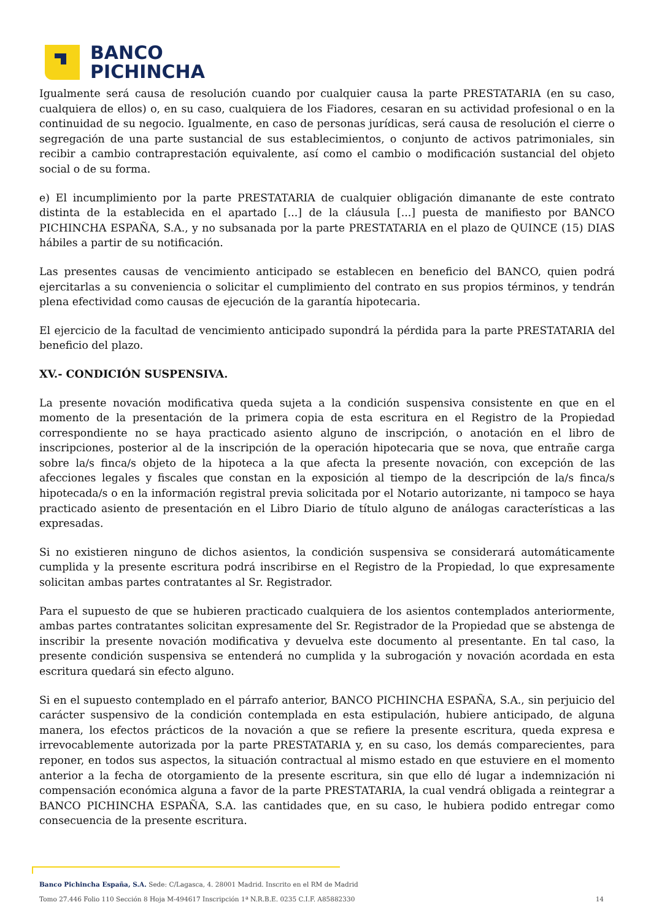BANCO
PICHINCHA
Igualmente será causa de resolución cuando por cualquier causa la parte PRESTATARIA (en su caso, cualquiera de ellos) o, en su caso, cualquiera de los Fiadores, cesaran en su actividad profesional o en la continuidad de su negocio. Igualmente, en caso de personas jurídicas, será causa de resolución el cierre o segregación de una parte sustancial de sus establecimientos, o conjunto de activos patrimoniales, sin recibir a cambio contraprestación equivalente, así como el cambio o modificación sustancial del objeto social o de su forma.
e) El incumplimiento por la parte PRESTATARIA de cualquier obligación dimanante de este contrato distinta de la establecida en el apartado [...] de la cláusula [...] puesta de manifiesto por BANCO PICHINCHA ESPAÑA, S.A., y no subsanada por la parte PRESTATARIA en el plazo de QUINCE (15) DIAS hábiles a partir de su notificación.
Las presentes causas de vencimiento anticipado se establecen en beneficio del BANCO, quien podrá ejercitarlas a su conveniencia o solicitar el cumplimiento del contrato en sus propios términos, y tendrán plena efectividad como causas de ejecución de la garantía hipotecaria.
El ejercicio de la facultad de vencimiento anticipado supondrá la pérdida para la parte PRESTATARIA del beneficio del plazo.
XV.- CONDICIÓN SUSPENSIVA.
La presente novación modificativa queda sujeta a la condición suspensiva consistente en que en el momento de la presentación de la primera copia de esta escritura en el Registro de la Propiedad correspondiente no se haya practicado asiento alguno de inscripción, o anotación en el libro de inscripciones, posterior al de la inscripción de la operación hipotecaria que se nova, que entrañe carga sobre la/s finca/s objeto de la hipoteca a la que afecta la presente novación, con excepción de las afecciones legales y fiscales que constan en la exposición al tiempo de la descripción de la/s finca/s hipotecada/s o en la información registral previa solicitada por el Notario autorizante, ni tampoco se haya practicado asiento de presentación en el Libro Diario de título alguno de análogas características a las expresadas.
Si no existieren ninguno de dichos asientos, la condición suspensiva se considerará automáticamente cumplida y la presente escritura podrá inscribirse en el Registro de la Propiedad, lo que expresamente solicitan ambas partes contratantes al Sr. Registrador.
Para el supuesto de que se hubieren practicado cualquiera de los asientos contemplados anteriormente, ambas partes contratantes solicitan expresamente del Sr. Registrador de la Propiedad que se abstenga de inscribir la presente novación modificativa y devuelva este documento al presentante. En tal caso, la presente condición suspensiva se entenderá no cumplida y la subrogación y novación acordada en esta escritura quedará sin efecto alguno.
Si en el supuesto contemplado en el párrafo anterior, BANCO PICHINCHA ESPAÑA, S.A., sin perjuicio del carácter suspensivo de la condición contemplada en esta estipulación, hubiere anticipado, de alguna manera, los efectos prácticos de la novación a que se refiere la presente escritura, queda expresa e irrevocablemente autorizada por la parte PRESTATARIA y, en su caso, los demás comparecientes, para reponer, en todos sus aspectos, la situación contractual al mismo estado en que estuviere en el momento anterior a la fecha de otorgamiento de la presente escritura, sin que ello dé lugar a indemnización ni compensación económica alguna a favor de la parte PRESTATARIA, la cual vendrá obligada a reintegrar a BANCO PICHINCHA ESPAÑA, S.A. las cantidades que, en su caso, le hubiera podido entregar como consecuencia de la presente escritura.
Banco Pichincha España, S.A. Sede: C/Lagasca, 4. 28001 Madrid. Inscrito en el RM de Madrid
Tomo 27.446 Folio 110 Sección 8 Hoja M-494617 Inscripción 1ª N.R.B.E. 0235 C.I.F. A85882330 14